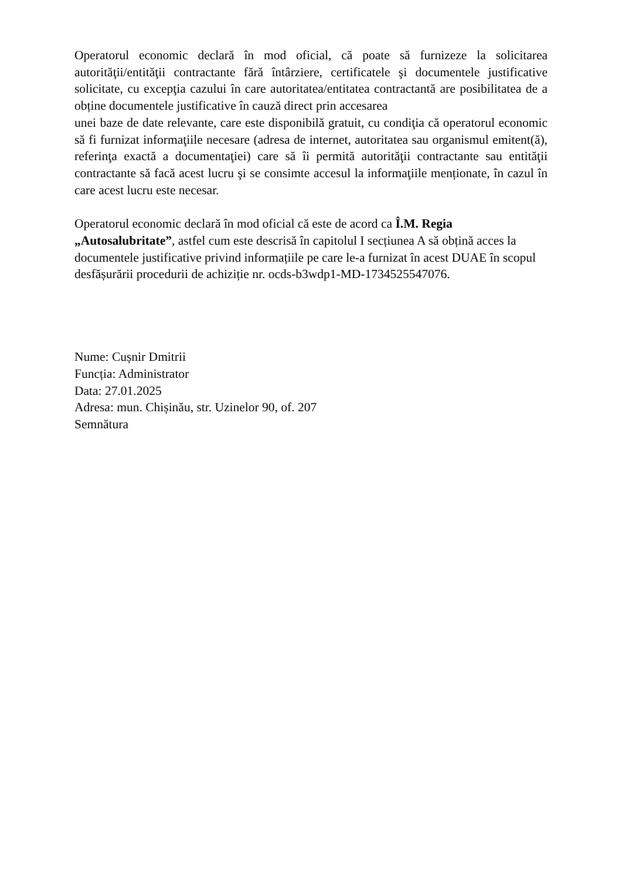Operatorul economic declară în mod oficial, că poate să furnizeze la solicitarea autorităţii/entităţii contractante fără întârziere, certificatele şi documentele justificative solicitate, cu excepţia cazului în care autoritatea/entitatea contractantă are posibilitatea de a obține documentele justificative în cauză direct prin accesarea
unei baze de date relevante, care este disponibilă gratuit, cu condiţia că operatorul economic să fi furnizat informaţiile necesare (adresa de internet, autoritatea sau organismul emitent(ă), referinţa exactă a documentaţiei) care să îi permită autorităţii contractante sau entităţii contractante să facă acest lucru şi se consimte accesul la informaţiile menționate, în cazul în care acest lucru este necesar.
Operatorul economic declară în mod oficial că este de acord ca Î.M. Regia „Autosalubritate”, astfel cum este descrisă în capitolul I secțiunea A să obțină acces la documentele justificative privind informațiile pe care le-a furnizat în acest DUAE în scopul desfășurării procedurii de achiziție nr. ocds-b3wdp1-MD-1734525547076.
Nume: Cușnir Dmitrii
Funcția: Administrator
Data: 27.01.2025
Adresa: mun. Chișinău, str. Uzinelor 90, of. 207
Semnătura